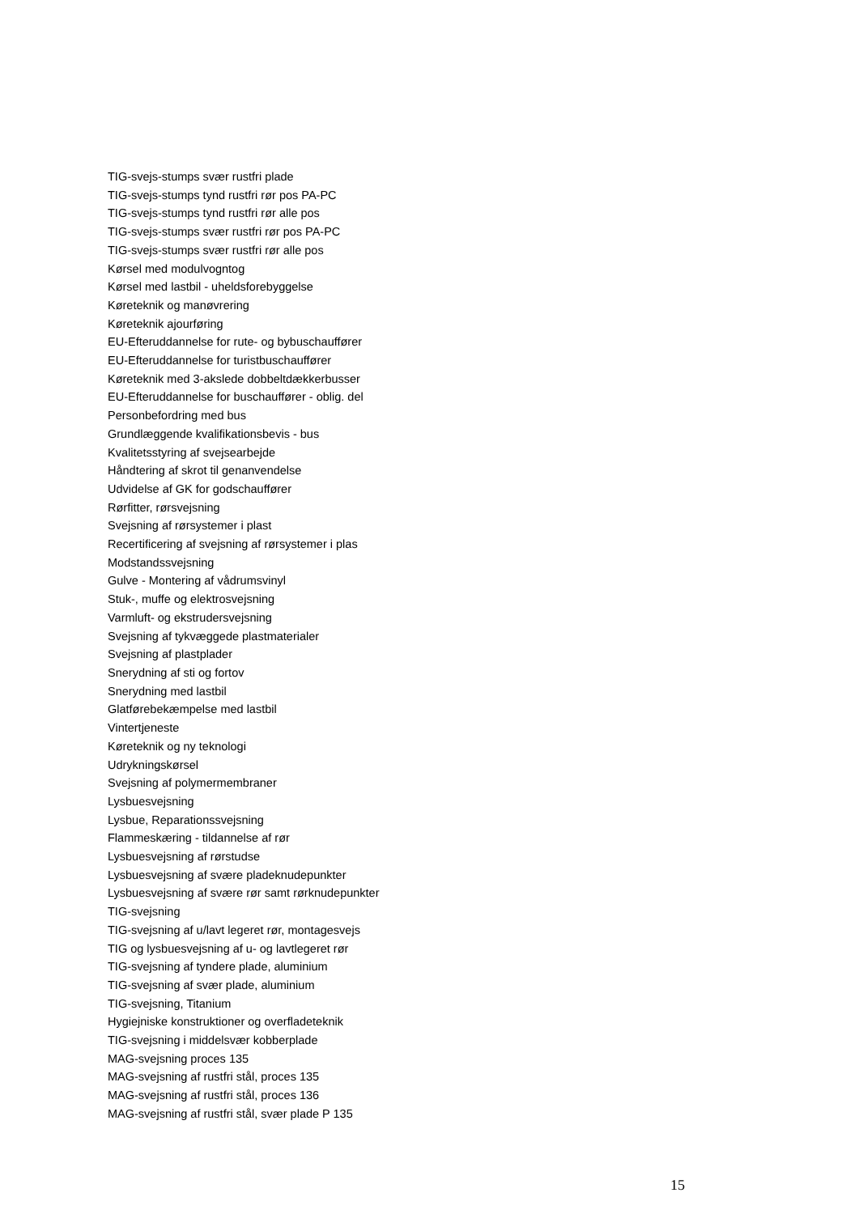TIG-svejs-stumps svær rustfri plade
TIG-svejs-stumps tynd rustfri rør pos PA-PC
TIG-svejs-stumps tynd rustfri rør alle pos
TIG-svejs-stumps svær rustfri rør pos PA-PC
TIG-svejs-stumps svær rustfri rør alle pos
Kørsel med modulvogntog
Kørsel med lastbil - uheldsforebyggelse
Køreteknik og manøvrering
Køreteknik ajourføring
EU-Efteruddannelse for rute- og bybuschauffører
EU-Efteruddannelse for turistbuschauffører
Køreteknik med 3-akslede dobbeltdækkerbusser
EU-Efteruddannelse for buschauffører - oblig. del
Personbefordring med bus
Grundlæggende kvalifikationsbevis - bus
Kvalitetsstyring af svejsearbejde
Håndtering af skrot til genanvendelse
Udvidelse af GK for godschauffører
Rørfitter, rørsvejsning
Svejsning af rørsystemer i plast
Recertificering af svejsning af rørsystemer i plas
Modstandssvejsning
Gulve - Montering af vådrumsvinyl
Stuk-, muffe og elektrosvejsning
Varmluft- og ekstrudersvejsning
Svejsning af tykvæggede plastmaterialer
Svejsning af plastplader
Snerydning af sti og fortov
Snerydning med lastbil
Glatførebekæmpelse med lastbil
Vintertjeneste
Køreteknik og ny teknologi
Udrykningskørsel
Svejsning af polymermembraner
Lysbuesvejsning
Lysbue, Reparationssvejsning
Flammeskæring - tildannelse af rør
Lysbuesvejsning af rørstudse
Lysbuesvejsning af svære pladeknudepunkter
Lysbuesvejsning af svære rør samt rørknudepunkter
TIG-svejsning
TIG-svejsning af u/lavt legeret rør, montagesvejs
TIG og lysbuesvejsning af u- og lavtlegeret rør
TIG-svejsning af tyndere plade, aluminium
TIG-svejsning af svær plade, aluminium
TIG-svejsning, Titanium
Hygiejniske konstruktioner og overfladeteknik
TIG-svejsning i middelsvær kobberplade
MAG-svejsning proces 135
MAG-svejsning af rustfri stål, proces 135
MAG-svejsning af rustfri stål, proces 136
MAG-svejsning af rustfri stål, svær plade P 135
15